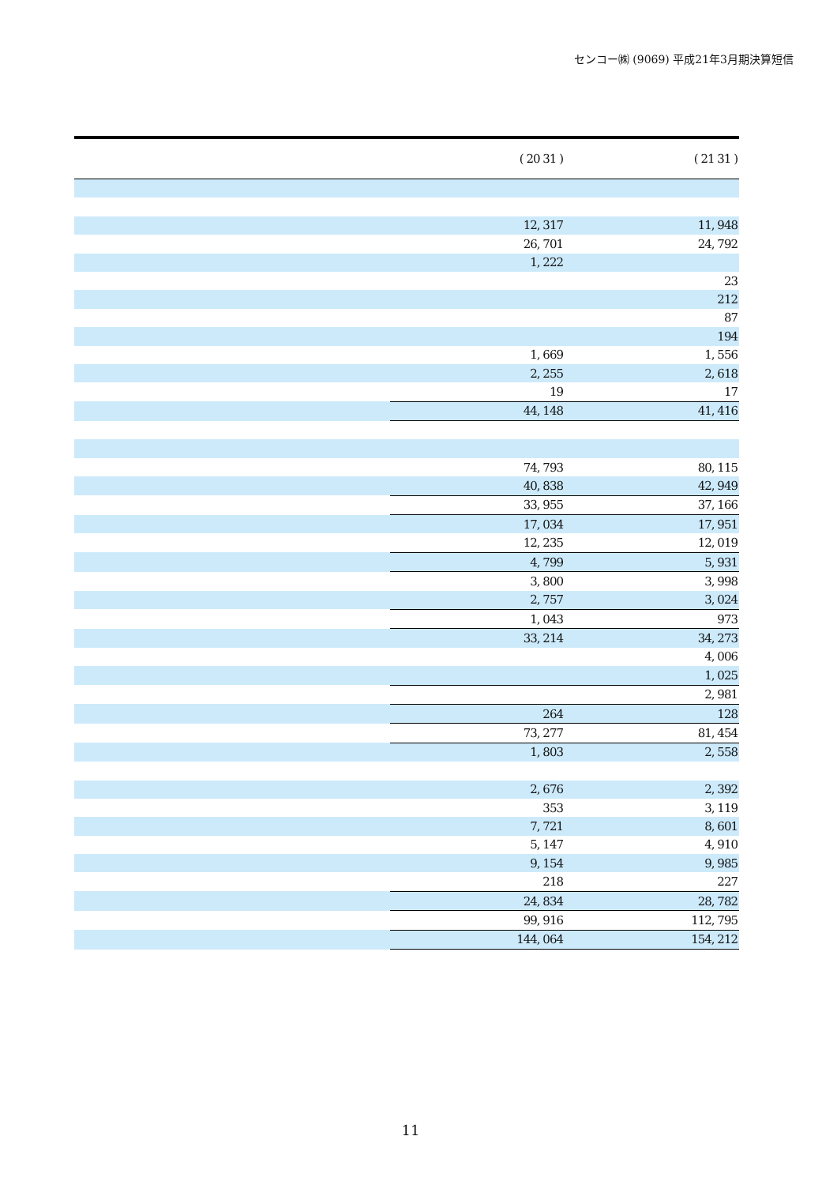センコー㈱ (9069) 平成21年3月期決算短信
| | ( 20 31 ) | ( 21 31 ) |
| --- | --- | --- |
| | 12, 317 | 11, 948 |
| | 26, 701 | 24, 792 |
| | 1, 222 | |
| | | 23 |
| | | 212 |
| | | 87 |
| | | 194 |
| | 1, 669 | 1, 556 |
| | 2, 255 | 2, 618 |
| | 19 | 17 |
| | 44, 148 | 41, 416 |
| | 74, 793 | 80, 115 |
| | 40, 838 | 42, 949 |
| | 33, 955 | 37, 166 |
| | 17, 034 | 17, 951 |
| | 12, 235 | 12, 019 |
| | 4, 799 | 5, 931 |
| | 3, 800 | 3, 998 |
| | 2, 757 | 3, 024 |
| | 1, 043 | 973 |
| | 33, 214 | 34, 273 |
| | | 4, 006 |
| | | 1, 025 |
| | | 2, 981 |
| | 264 | 128 |
| | 73, 277 | 81, 454 |
| | 1, 803 | 2, 558 |
| | 2, 676 | 2, 392 |
| | 353 | 3, 119 |
| | 7, 721 | 8, 601 |
| | 5, 147 | 4, 910 |
| | 9, 154 | 9, 985 |
| | 218 | 227 |
| | 24, 834 | 28, 782 |
| | 99, 916 | 112, 795 |
| | 144, 064 | 154, 212 |
11